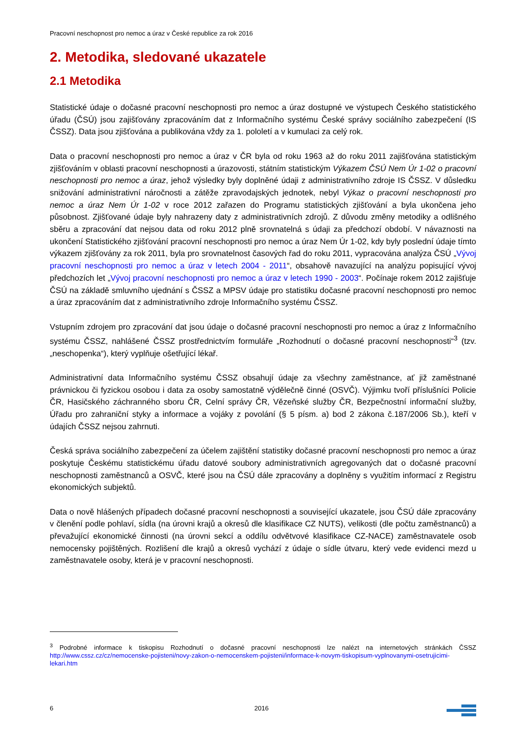Pracovní neschopnost pro nemoc a úraz v České republice za rok 2016
2. Metodika, sledované ukazatele
2.1 Metodika
Statistické údaje o dočasné pracovní neschopnosti pro nemoc a úraz dostupné ve výstupech Českého statistického úřadu (ČSÚ) jsou zajišťovány zpracováním dat z Informačního systému České správy sociálního zabezpečení (IS ČSSZ). Data jsou zjišťována a publikována vždy za 1. pololetí a v kumulaci za celý rok.
Data o pracovní neschopnosti pro nemoc a úraz v ČR byla od roku 1963 až do roku 2011 zajišťována statistickým zjišťováním v oblasti pracovní neschopnosti a úrazovosti, státním statistickým Výkazem ČSÚ Nem Úr 1-02 o pracovní neschopnosti pro nemoc a úraz, jehož výsledky byly doplněné údaji z administrativního zdroje IS ČSSZ. V důsledku snižování administrativní náročnosti a zátěže zpravodajských jednotek, nebyl Výkaz o pracovní neschopnosti pro nemoc a úraz Nem Úr 1-02 v roce 2012 zařazen do Programu statistických zjišťování a byla ukončena jeho působnost. Zjišťované údaje byly nahrazeny daty z administrativních zdrojů. Z důvodu změny metodiky a odlišného sběru a zpracování dat nejsou data od roku 2012 plně srovnatelná s údaji za předchozí období. V návaznosti na ukončení Statistického zjišťování pracovní neschopnosti pro nemoc a úraz Nem Úr 1-02, kdy byly poslední údaje tímto výkazem zjišťovány za rok 2011, byla pro srovnatelnost časových řad do roku 2011, vypracována analýza ČSÚ „Vývoj pracovní neschopnosti pro nemoc a úraz v letech 2004 - 2011“, obsahově navazující na analýzu popisující vývoj předchozích let „Vývoj pracovní neschopnosti pro nemoc a úraz v letech 1990 - 2003“. Počínaje rokem 2012 zajišťuje ČSÚ na základě smluvního ujednání s ČSSZ a MPSV údaje pro statistiku dočasné pracovní neschopnosti pro nemoc a úraz zpracováním dat z administrativního zdroje Informačního systému ČSSZ.
Vstupním zdrojem pro zpracování dat jsou údaje o dočasné pracovní neschopnosti pro nemoc a úraz z Informačního systému ČSSZ, nahlášené ČSSZ prostřednictvím formuláře „Rozhodnutí o dočasné pracovní neschopnosti“<sup>3</sup> (tzv. „neschopenka“), který vyplňuje ošetřující lékař.
Administrativní data Informačního systému ČSSZ obsahují údaje za všechny zaměstnance, ať již zaměstnané právnickou či fyzickou osobou i data za osoby samostatně výdělečně činné (OSVČ). Výjimku tvoří příslušníci Policie ČR, Hasičského záchranného sboru ČR, Celní správy ČR, Vězeňské služby ČR, Bezpečnostní informační služby, Úřadu pro zahraniční styky a informace a vojáky z povolání (§ 5 písm. a) bod 2 zákona č.187/2006 Sb.), kteří v údajích ČSSZ nejsou zahrnuti.
Česká správa sociálního zabezpečení za účelem zajištění statistiky dočasné pracovní neschopnosti pro nemoc a úraz poskytuje Českému statistickému úřadu datové soubory administrativních agregovaných dat o dočasné pracovní neschopnosti zaměstnanců a OSVČ, které jsou na ČSÚ dále zpracovány a doplněny s využitím informací z Registru ekonomických subjektů.
Data o nově hlášených případech dočasné pracovní neschopnosti a související ukazatele, jsou ČSÚ dále zpracovány v členění podle pohlaví, sídla (na úrovni krajů a okresů dle klasifikace CZ NUTS), velikosti (dle počtu zaměstnanců) a převažující ekonomické činnosti (na úrovni sekcí a oddílu odvětvové klasifikace CZ-NACE) zaměstnavatele osob nemocensky pojištěných. Rozlišení dle krajů a okresů vychází z údaje o sídle útvaru, který vede evidenci mezd u zaměstnavatele osoby, která je v pracovní neschopnosti.
<sup>3</sup> Podrobné informace k tiskopisu Rozhodnutí o dočasné pracovní neschopnosti lze nalézt na internetových stránkách ČSSZ http://www.cssz.cz/cz/nemocenske-pojisteni/novy-zakon-o-nemocenskem-pojisteni/informace-k-novym-tiskopisum-vyplnovanymi-osetrujicimi-lekari.htm
6 2016